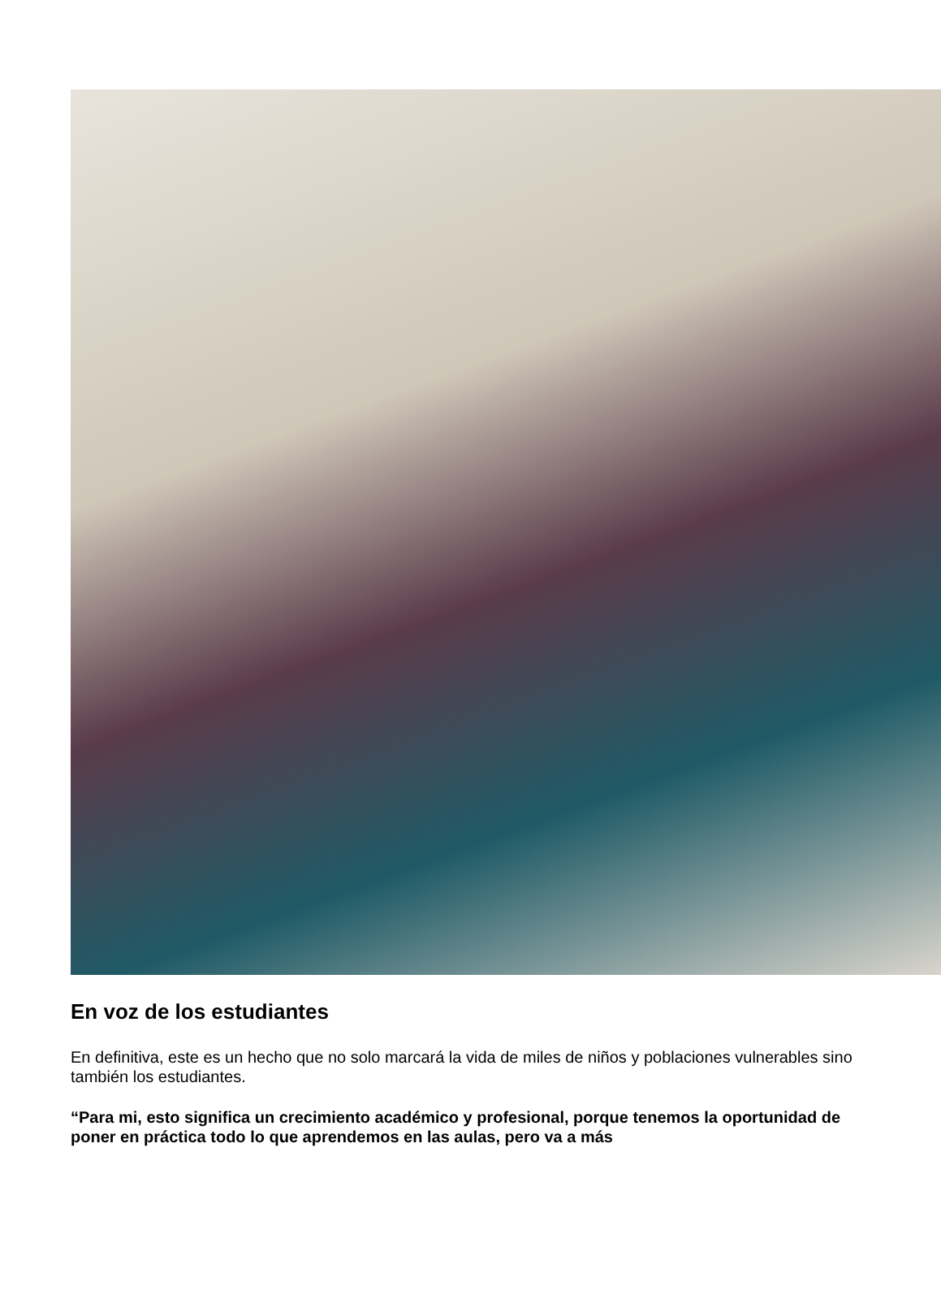En voz de los estudiantes
En definitiva, este es un hecho que no solo marcará la vida de miles de niños y poblaciones vulnerables sino también los estudiantes.
“Para mi, esto significa un crecimiento académico y profesional, porque tenemos la oportunidad de poner en práctica todo lo que aprendemos en las aulas, pero va a más